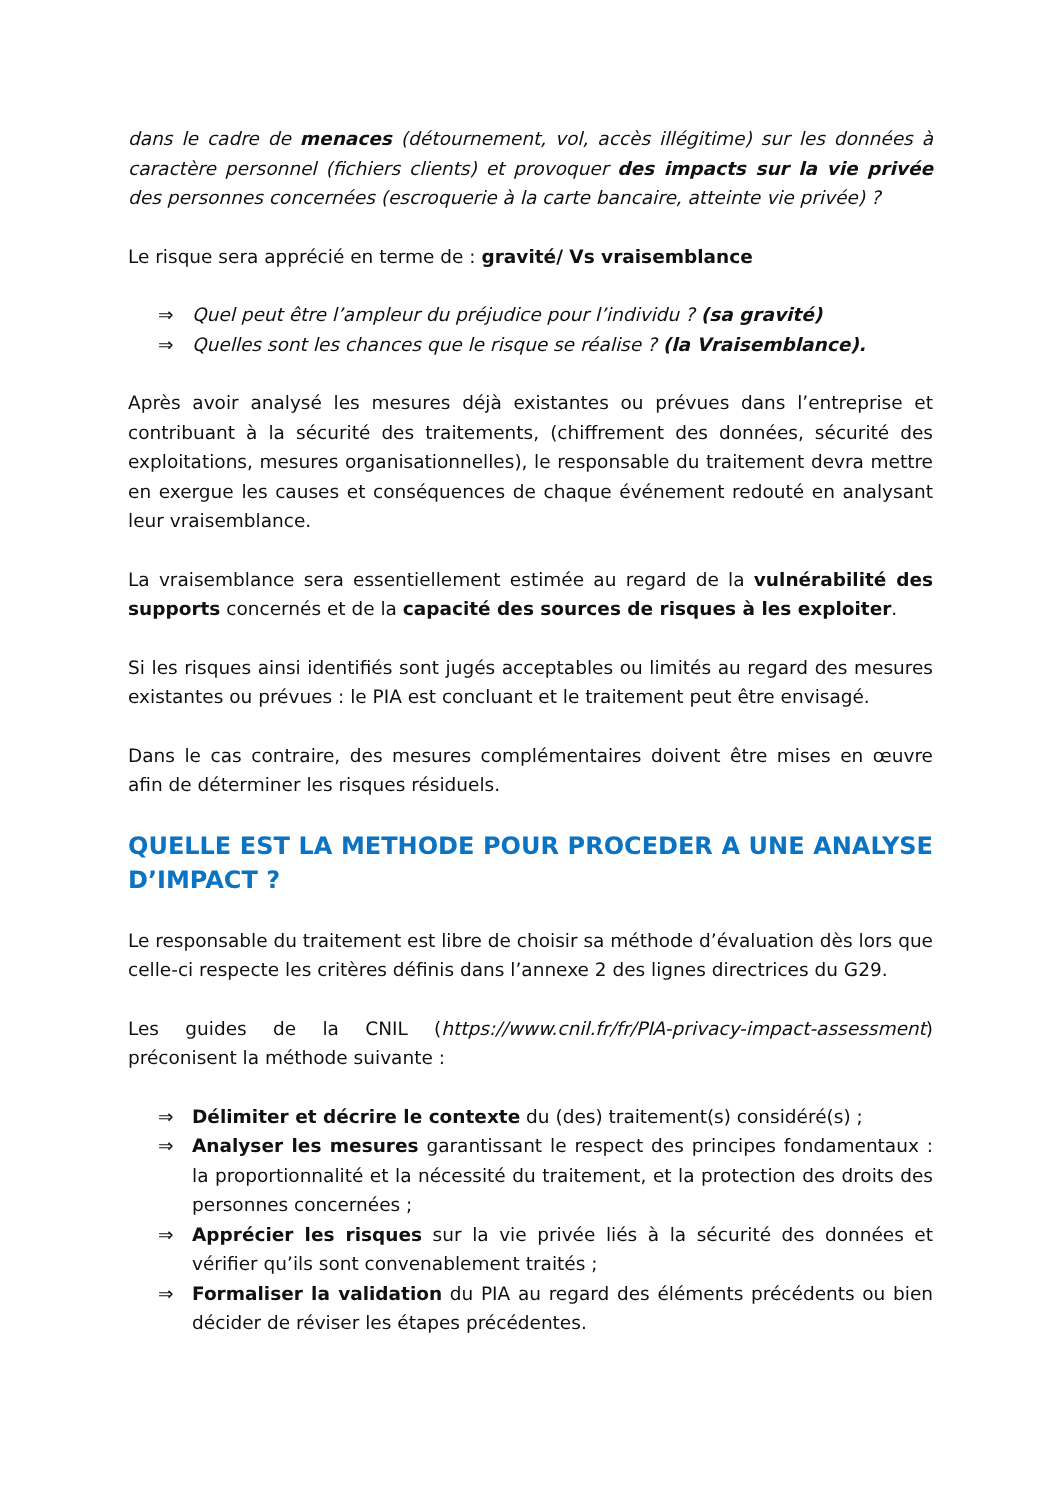dans le cadre de menaces (détournement, vol, accès illégitime) sur les données à caractère personnel (fichiers clients) et provoquer des impacts sur la vie privée des personnes concernées (escroquerie à la carte bancaire, atteinte vie privée) ?
Le risque sera apprécié en terme de : gravité/ Vs vraisemblance
⇒ Quel peut être l’ampleur du préjudice pour l’individu ? (sa gravité)
⇒ Quelles sont les chances que le risque se réalise ? (la Vraisemblance).
Après avoir analysé les mesures déjà existantes ou prévues dans l’entreprise et contribuant à la sécurité des traitements, (chiffrement des données, sécurité des exploitations, mesures organisationnelles), le responsable du traitement devra mettre en exergue les causes et conséquences de chaque événement redouté en analysant leur vraisemblance.
La vraisemblance sera essentiellement estimée au regard de la vulnérabilité des supports concernés et de la capacité des sources de risques à les exploiter.
Si les risques ainsi identifiés sont jugés acceptables ou limités au regard des mesures existantes ou prévues : le PIA est concluant et le traitement peut être envisagé.
Dans le cas contraire, des mesures complémentaires doivent être mises en œuvre afin de déterminer les risques résiduels.
QUELLE EST LA METHODE POUR PROCEDER A UNE ANALYSE D’IMPACT ?
Le responsable du traitement est libre de choisir sa méthode d’évaluation dès lors que celle-ci respecte les critères définis dans l’annexe 2 des lignes directrices du G29.
Les guides de la CNIL (https://www.cnil.fr/fr/PIA-privacy-impact-assessment) préconisent la méthode suivante :
⇒ Délimiter et décrire le contexte du (des) traitement(s) considéré(s) ;
⇒ Analyser les mesures garantissant le respect des principes fondamentaux : la proportionnalité et la nécessité du traitement, et la protection des droits des personnes concernées ;
⇒ Apprécier les risques sur la vie privée liés à la sécurité des données et vérifier qu’ils sont convenablement traités ;
⇒ Formaliser la validation du PIA au regard des éléments précédents ou bien décider de réviser les étapes précédentes.